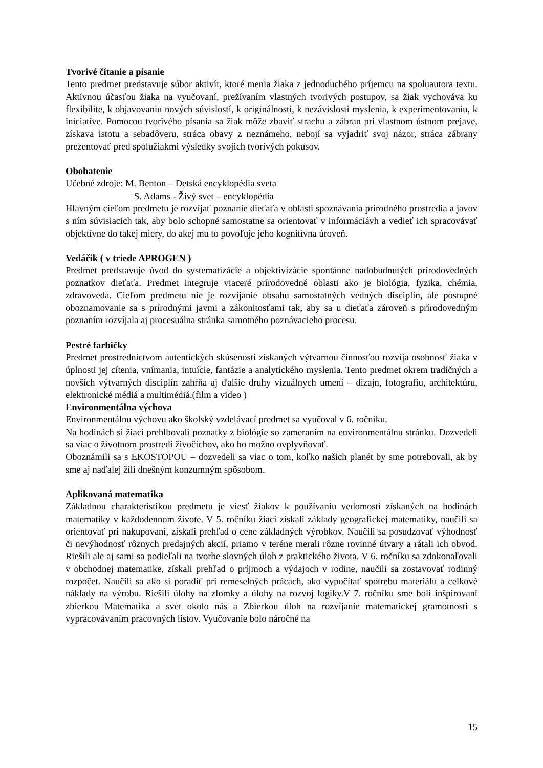Tvorivé čítanie a písanie
Tento predmet predstavuje súbor aktivít, ktoré menia žiaka z jednoduchého príjemcu na spoluautora textu. Aktívnou účasťou žiaka na vyučovaní, prežívaním vlastných tvorivých postupov, sa žiak vychováva ku flexibilite, k objavovaniu nových súvislostí, k originálnosti, k nezávislosti myslenia, k experimentovaniu, k iniciatíve. Pomocou tvorivého písania sa žiak môže zbaviť strachu a zábran pri vlastnom ústnom prejave, získava istotu a sebadôveru, stráca obavy z neznámeho, nebojí sa vyjadriť svoj názor, stráca zábrany prezentovať pred spolužiakmi výsledky svojich tvorivých pokusov.
Obohatenie
Učebné zdroje: M. Benton – Detská encyklopédia sveta
S. Adams - Živý svet – encyklopédia
Hlavným cieľom predmetu je rozvíjať poznanie dieťaťa v oblasti spoznávania prírodného prostredia a javov s ním súvisiacich tak, aby bolo schopné samostatne sa orientovať v informáciávh a vedieť ich spracovávať objektívne do takej miery, do akej mu to povoľuje jeho kognitívna úroveň.
Vedáčik ( v triede APROGEN )
Predmet predstavuje úvod do systematizácie a objektivizácie spontánne nadobudnutých prírodovedných poznatkov dieťaťa. Predmet integruje viaceré prírodovedné oblasti ako je biológia, fyzika, chémia, zdravoveda. Cieľom predmetu nie je rozvíjanie obsahu samostatných vedných disciplín, ale postupné oboznamovanie sa s prírodnými javmi a zákonitosťami tak, aby sa u dieťaťa zároveň s prírodovedným poznaním rozvíjala aj procesuálna stránka samotného poznávacieho procesu.
Pestré farbičky
Predmet prostredníctvom autentických skúseností získaných výtvarnou činnosťou rozvíja osobnosť žiaka v úplnosti jej cítenia, vnímania, intuície, fantázie a analytického myslenia. Tento predmet okrem tradičných a novších výtvarných disciplín zahŕňa aj ďalšie druhy vizuálnych umení – dizajn, fotografiu, architektúru, elektronické médiá a multimédiá.(film a video )
Environmentálna výchova
Environmentálnu výchovu ako školský vzdelávací predmet sa vyučoval v 6. ročníku.
Na hodinách si žiaci prehlbovali poznatky z biológie so zameraním na environmentálnu stránku. Dozvedeli sa viac o životnom prostredí živočíchov, ako ho možno ovplyvňovať.
Oboznámili sa s EKOSTOPOU – dozvedeli sa viac o tom, koľko našich planét by sme potrebovali, ak by sme aj naďalej žili dnešným konzumným spôsobom.
Aplikovaná matematika
Základnou charakteristikou predmetu je viesť žiakov k používaniu vedomostí získaných na hodinách matematiky v každodennom živote. V 5. ročníku žiaci získali základy geografickej matematiky, naučili sa orientovať pri nakupovaní, získali prehľad o cene základných výrobkov. Naučili sa posudzovať výhodnosť či nevýhodnosť rôznych predajných akcií, priamo v teréne merali rôzne rovinné útvary a rátali ich obvod. Riešili ale aj sami sa podieľali na tvorbe slovných úloh z praktického života. V 6. ročníku sa zdokonaľovali v obchodnej matematike, získali prehľad o príjmoch a výdajoch v rodine, naučili sa zostavovať rodinný rozpočet. Naučili sa ako si poradiť pri remeselných prácach, ako vypočítať spotrebu materiálu a celkové náklady na výrobu. Riešili úlohy na zlomky a úlohy na rozvoj logiky.V 7. ročníku sme boli inšpirovaní zbierkou Matematika a svet okolo nás a Zbierkou úloh na rozvíjanie matematickej gramotnosti s vypracovávaním pracovných listov. Vyučovanie bolo náročné na
15